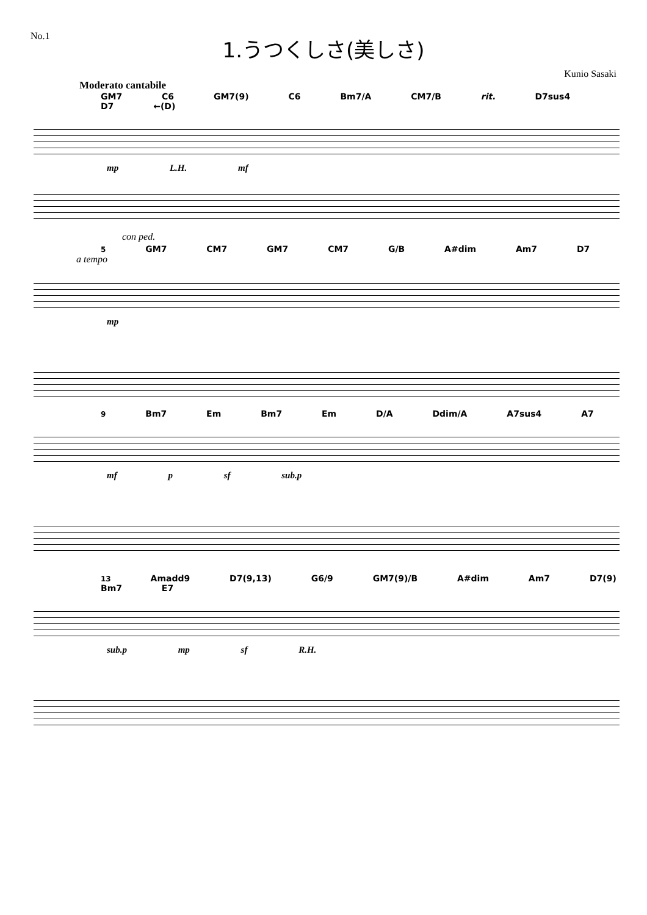No.1
1.うつくしさ(美しさ)
Kunio Sasaki
Moderato cantabile
GM7 C6 GM7(9) C6 Bm7/A CM7/B rit. D7sus4 D7 ←(D)
mp L.H. mf
con ped.
5 GM7 CM7 GM7 CM7 G/B A#dim Am7 D7
a tempo
mp
9 Bm7 Em Bm7 Em D/A Ddim/A A7sus4 A7
mf p sf sub.p
13 Amadd9 D7(9,13) G6/9 GM7(9)/B A#dim Am7 D7(9) Bm7 E7
sub.p mp sf R.H.